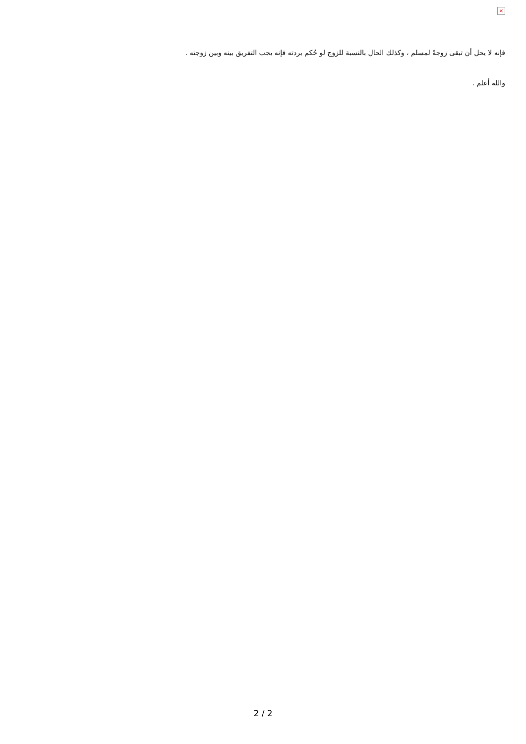×
فإنه لا يحل أن تبقى زوجةً لمسلم ، وكذلك الحال بالنسبة للزوج لو حُكم بردته فإنه يجب التفريق بينه وبين زوجته .
والله أعلم .
2 / 2